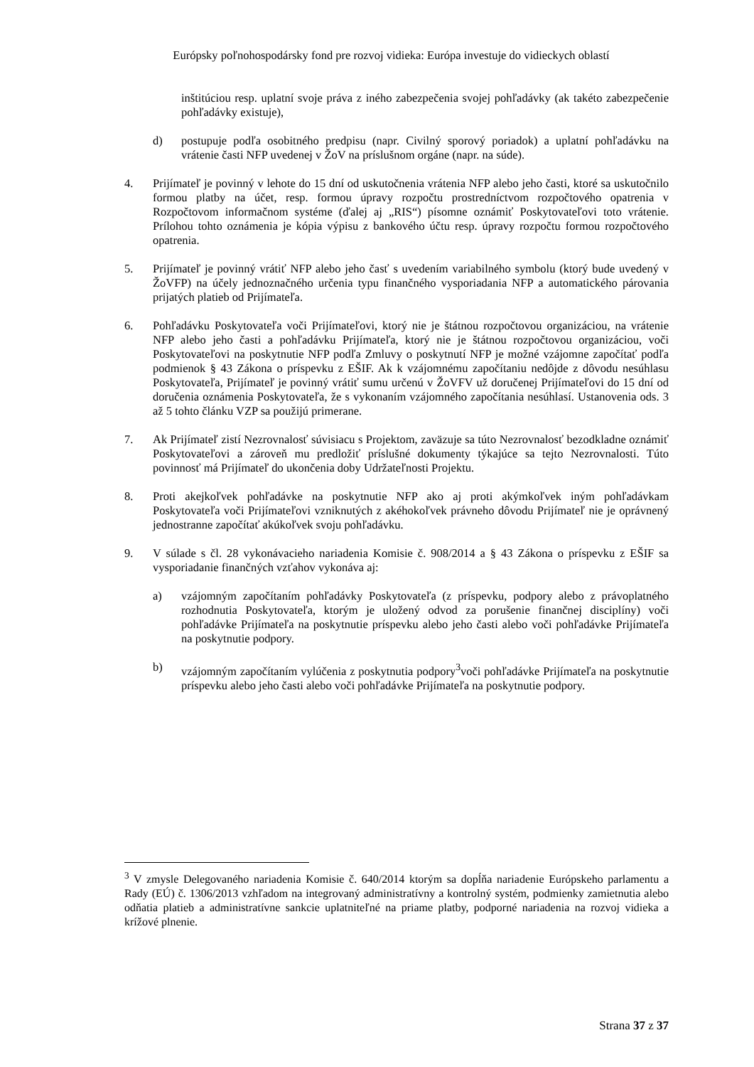Európsky poľnohospodársky fond pre rozvoj vidieka: Európa investuje do vidieckych oblastí
inštitúciou resp. uplatní svoje práva z iného zabezpečenia svojej pohľadávky (ak takéto zabezpečenie pohľadávky existuje),
d) postupuje podľa osobitného predpisu (napr. Civilný sporový poriadok) a uplatní pohľadávku na vrátenie časti NFP uvedenej v ŽoV na príslušnom orgáne (napr. na súde).
4. Prijímateľ je povinný v lehote do 15 dní od uskutočnenia vrátenia NFP alebo jeho časti, ktoré sa uskutočnilo formou platby na účet, resp. formou úpravy rozpočtu prostredníctvom rozpočtového opatrenia v Rozpočtovom informačnom systéme (ďalej aj „RIS“) písomne oznámiť Poskytovateľovi toto vrátenie. Prílohou tohto oznámenia je kópia výpisu z bankového účtu resp. úpravy rozpočtu formou rozpočtového opatrenia.
5. Prijímateľ je povinný vrátiť NFP alebo jeho časť s uvedením variabilného symbolu (ktorý bude uvedený v ŽoVFP) na účely jednoznačného určenia typu finančného vysporiadania NFP a automatického párovania prijatých platieb od Prijímateľa.
6. Pohľadávku Poskytovateľa voči Prijímateľovi, ktorý nie je štátnou rozpočtovou organizáciou, na vrátenie NFP alebo jeho časti a pohľadávku Prijímateľa, ktorý nie je štátnou rozpočtovou organizáciou, voči Poskytovateľovi na poskytnutie NFP podľa Zmluvy o poskytnutí NFP je možné vzájomne započítať podľa podmienok § 43 Zákona o príspevku z EŠIF. Ak k vzájomnému započítaniu nedôjde z dôvodu nesúhlasu Poskytovateľa, Prijímateľ je povinný vrátiť sumu určenú v ŽoVFV už doručenej Prijímateľovi do 15 dní od doručenia oznámenia Poskytovateľa, že s vykonaním vzájomného započítania nesúhlasí. Ustanovenia ods. 3 až 5 tohto článku VZP sa použijú primerane.
7. Ak Prijímateľ zistí Nezrovnalosť súvisiacu s Projektom, zaväzuje sa túto Nezrovnalosť bezodkladne oznámiť Poskytovateľovi a zároveň mu predložiť príslušné dokumenty týkajúce sa tejto Nezrovnalosti. Túto povinnosť má Prijímateľ do ukončenia doby Udržateľnosti Projektu.
8. Proti akejkoľvek pohľadávke na poskytnutie NFP ako aj proti akýmkoľvek iným pohľadávkam Poskytovateľa voči Prijímateľovi vzniknutých z akéhokoľvek právneho dôvodu Prijímateľ nie je oprávnený jednostranne započítať akúkoľvek svoju pohľadávku.
9. V súlade s čl. 28 vykonávacieho nariadenia Komisie č. 908/2014 a § 43 Zákona o príspevku z EŠIF sa vysporiadanie finančných vzťahov vykonáva aj:
a) vzájomným započítaním pohľadávky Poskytovateľa (z príspevku, podpory alebo z právoplatného rozhodnutia Poskytovateľa, ktorým je uložený odvod za porušenie finančnej disciplíny) voči pohľadávke Prijímateľa na poskytnutie príspevku alebo jeho časti alebo voči pohľadávke Prijímateľa na poskytnutie podpory.
b) vzájomným započítaním vylúčenia z poskytnutia podpory<sup>3</sup>voči pohľadávke Prijímateľa na poskytnutie príspevku alebo jeho časti alebo voči pohľadávke Prijímateľa na poskytnutie podpory.
<sup>3</sup> V zmysle Delegovaného nariadenia Komisie č. 640/2014 ktorým sa dopĺňa nariadenie Európskeho parlamentu a Rady (EÚ) č. 1306/2013 vzhľadom na integrovaný administratívny a kontrolný systém, podmienky zamietnutia alebo odňatia platieb a administratívne sankcie uplatniteľné na priame platby, podporné nariadenia na rozvoj vidieka a krížové plnenie.
Strana 37 z 37